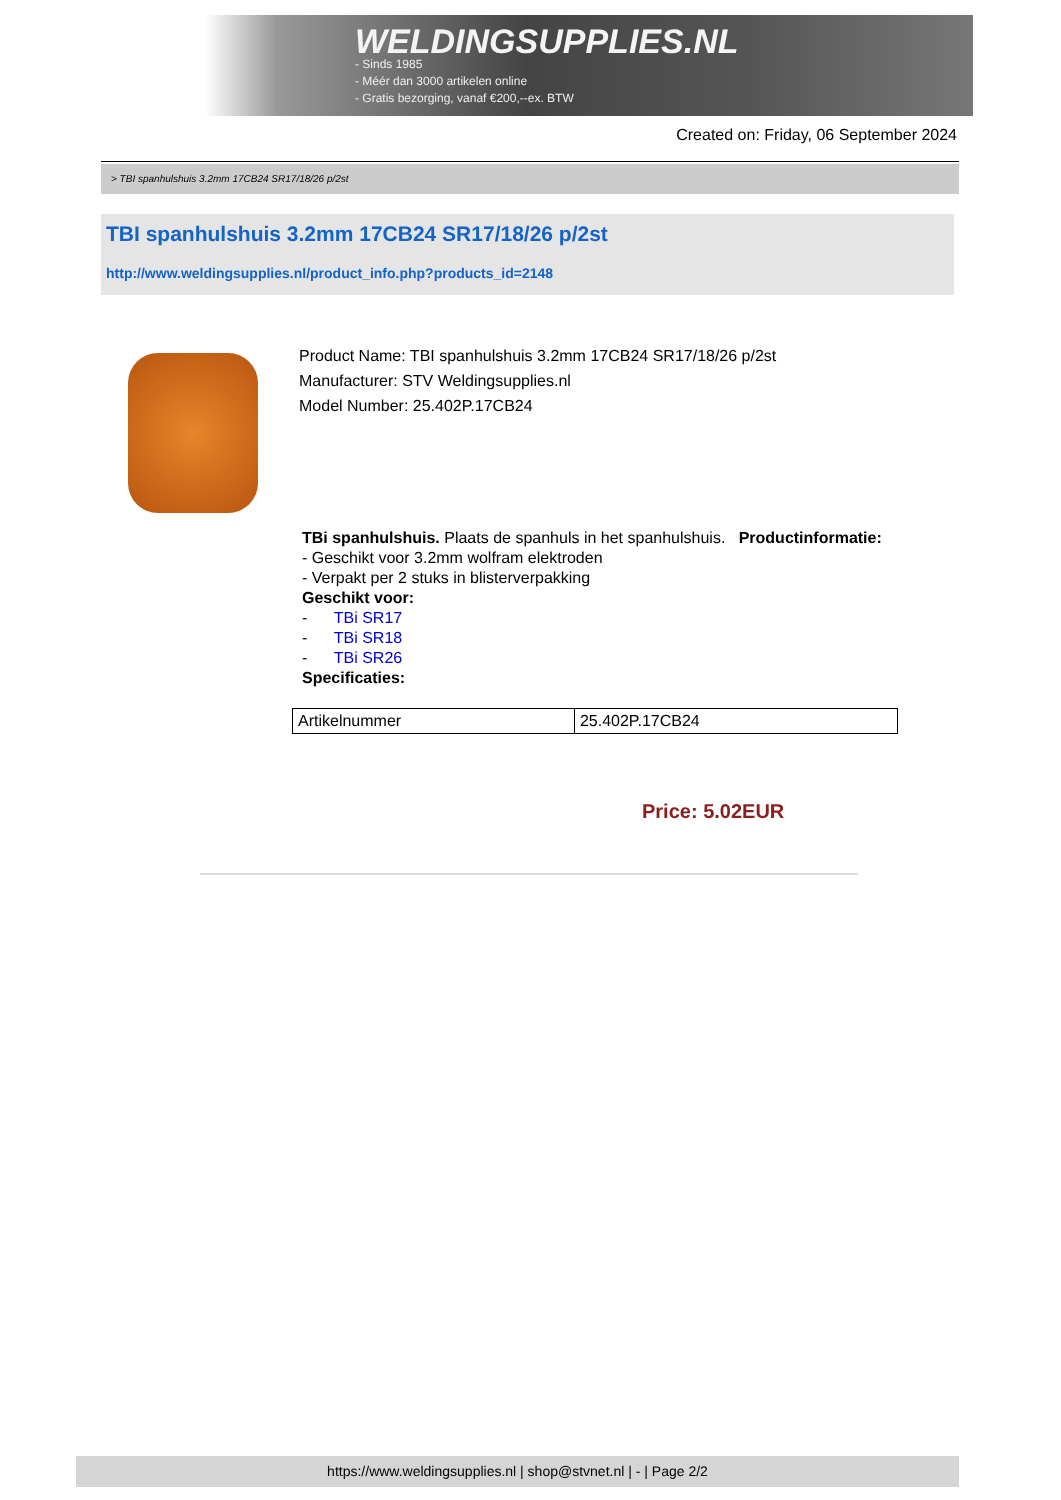WELDINGSUPPLIES.NL
- Sinds 1985
- Méér dan 3000 artikelen online
- Gratis bezorging, vanaf €200,--ex. BTW
Created on: Friday, 06 September 2024
> TBI spanhulshuis 3.2mm 17CB24 SR17/18/26 p/2st
TBI spanhulshuis 3.2mm 17CB24 SR17/18/26 p/2st
http://www.weldingsupplies.nl/product_info.php?products_id=2148
Product Name: TBI spanhulshuis 3.2mm 17CB24 SR17/18/26 p/2st
Manufacturer: STV Weldingsupplies.nl
Model Number: 25.402P.17CB24
TBi spanhulshuis. Plaats de spanhuls in het spanhulshuis. Productinformatie:
- Geschikt voor 3.2mm wolfram elektroden
- Verpakt per 2 stuks in blisterverpakking
Geschikt voor:
- TBi SR17
- TBi SR18
- TBi SR26
Specificaties:
| Artikelnummer | 25.402P.17CB24 |
Price: 5.02EUR
https://www.weldingsupplies.nl | shop@stvnet.nl | - | Page 2/2